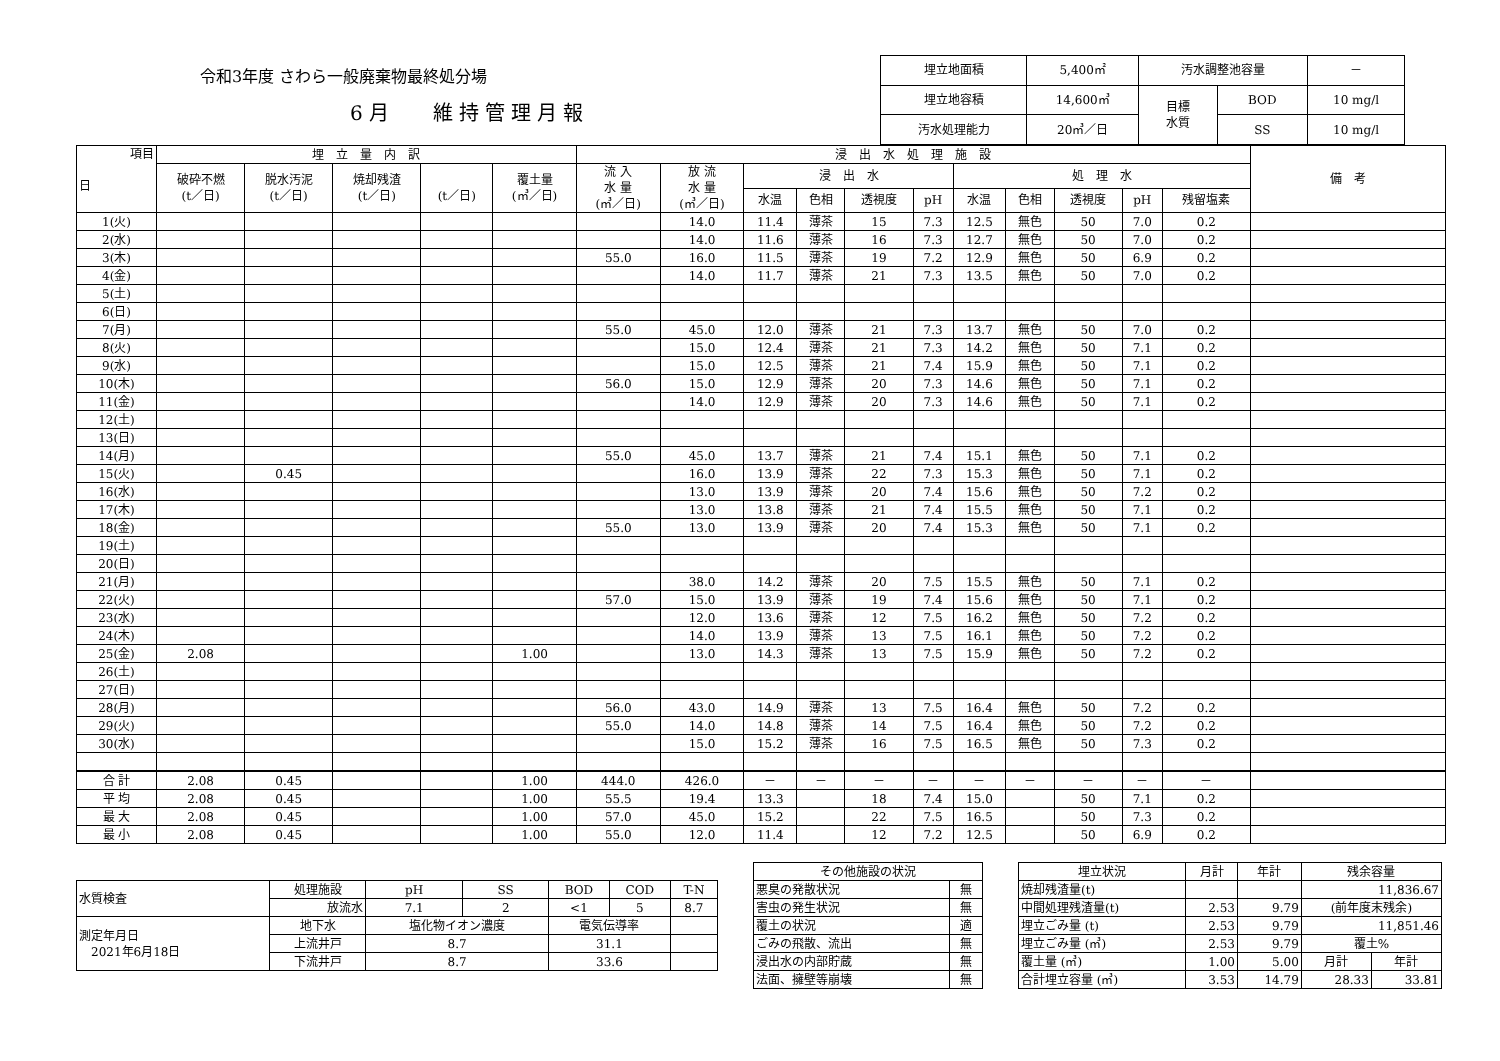令和3年度 さわら一般廃棄物最終処分場
6月　 維持管理月報
| 埋立地面積 | 5,400㎡ | 汚水調整池容量 | | － |
| 埋立地容積 | 14,600㎥ | 目標 水質 | BOD | 10 mg/l |
| 汚水処理能力 | 20㎥／日 | | SS | 10 mg/l |
| 項目 日 | 埋 立 量 内 訳 | | | | | 浸 出 水 処 理 施 設 | | | | | | | | | | | 備 考 |
| --- | --- | --- | --- | --- | --- | --- | --- | --- | --- | --- | --- | --- | --- | --- | --- | --- | --- |
| | 破砕不燃 (t／日) | 脱水汚泥 (t／日) | 焼却残渣 (t／日) | (t／日) | 覆土量 (㎥／日) | 流 入 水 量 (㎥／日) | 放 流 水 量 (㎥／日) | 浸 出 水 | | | | 処 理 水 | | | | | |
| | | | | | | | | 水温 | 色相 | 透視度 | pH | 水温 | 色相 | 透視度 | pH | 残留塩素 | |
| 1(火) | | | | | | | 14.0 | 11.4 | 薄茶 | 15 | 7.3 | 12.5 | 無色 | 50 | 7.0 | 0.2 | |
| 2(水) | | | | | | | 14.0 | 11.6 | 薄茶 | 16 | 7.3 | 12.7 | 無色 | 50 | 7.0 | 0.2 | |
| 3(木) | | | | | | 55.0 | 16.0 | 11.5 | 薄茶 | 19 | 7.2 | 12.9 | 無色 | 50 | 6.9 | 0.2 | |
| 4(金) | | | | | | | 14.0 | 11.7 | 薄茶 | 21 | 7.3 | 13.5 | 無色 | 50 | 7.0 | 0.2 | |
| 5(土) | | | | | | | | | | | | | | | | | |
| 6(日) | | | | | | | | | | | | | | | | | |
| 7(月) | | | | | | 55.0 | 45.0 | 12.0 | 薄茶 | 21 | 7.3 | 13.7 | 無色 | 50 | 7.0 | 0.2 | |
| 8(火) | | | | | | | 15.0 | 12.4 | 薄茶 | 21 | 7.3 | 14.2 | 無色 | 50 | 7.1 | 0.2 | |
| 9(水) | | | | | | | 15.0 | 12.5 | 薄茶 | 21 | 7.4 | 15.9 | 無色 | 50 | 7.1 | 0.2 | |
| 10(木) | | | | | | 56.0 | 15.0 | 12.9 | 薄茶 | 20 | 7.3 | 14.6 | 無色 | 50 | 7.1 | 0.2 | |
| 11(金) | | | | | | | 14.0 | 12.9 | 薄茶 | 20 | 7.3 | 14.6 | 無色 | 50 | 7.1 | 0.2 | |
| 12(土) | | | | | | | | | | | | | | | | | |
| 13(日) | | | | | | | | | | | | | | | | | |
| 14(月) | | | | | | 55.0 | 45.0 | 13.7 | 薄茶 | 21 | 7.4 | 15.1 | 無色 | 50 | 7.1 | 0.2 | |
| 15(火) | | 0.45 | | | | | 16.0 | 13.9 | 薄茶 | 22 | 7.3 | 15.3 | 無色 | 50 | 7.1 | 0.2 | |
| 16(水) | | | | | | | 13.0 | 13.9 | 薄茶 | 20 | 7.4 | 15.6 | 無色 | 50 | 7.2 | 0.2 | |
| 17(木) | | | | | | | 13.0 | 13.8 | 薄茶 | 21 | 7.4 | 15.5 | 無色 | 50 | 7.1 | 0.2 | |
| 18(金) | | | | | | 55.0 | 13.0 | 13.9 | 薄茶 | 20 | 7.4 | 15.3 | 無色 | 50 | 7.1 | 0.2 | |
| 19(土) | | | | | | | | | | | | | | | | | |
| 20(日) | | | | | | | | | | | | | | | | | |
| 21(月) | | | | | | | 38.0 | 14.2 | 薄茶 | 20 | 7.5 | 15.5 | 無色 | 50 | 7.1 | 0.2 | |
| 22(火) | | | | | | 57.0 | 15.0 | 13.9 | 薄茶 | 19 | 7.4 | 15.6 | 無色 | 50 | 7.1 | 0.2 | |
| 23(水) | | | | | | | 12.0 | 13.6 | 薄茶 | 12 | 7.5 | 16.2 | 無色 | 50 | 7.2 | 0.2 | |
| 24(木) | | | | | | | 14.0 | 13.9 | 薄茶 | 13 | 7.5 | 16.1 | 無色 | 50 | 7.2 | 0.2 | |
| 25(金) | 2.08 | | | | 1.00 | | 13.0 | 14.3 | 薄茶 | 13 | 7.5 | 15.9 | 無色 | 50 | 7.2 | 0.2 | |
| 26(土) | | | | | | | | | | | | | | | | | |
| 27(日) | | | | | | | | | | | | | | | | | |
| 28(月) | | | | | | 56.0 | 43.0 | 14.9 | 薄茶 | 13 | 7.5 | 16.4 | 無色 | 50 | 7.2 | 0.2 | |
| 29(火) | | | | | | 55.0 | 14.0 | 14.8 | 薄茶 | 14 | 7.5 | 16.4 | 無色 | 50 | 7.2 | 0.2 | |
| 30(水) | | | | | | | 15.0 | 15.2 | 薄茶 | 16 | 7.5 | 16.5 | 無色 | 50 | 7.3 | 0.2 | |
| 合 計 | 2.08 | 0.45 | | | 1.00 | 444.0 | 426.0 | － | － | － | － | － | － | － | － | － | |
| 平 均 | 2.08 | 0.45 | | | 1.00 | 55.5 | 19.4 | 13.3 | | 18 | 7.4 | 15.0 | | 50 | 7.1 | 0.2 | |
| 最 大 | 2.08 | 0.45 | | | 1.00 | 57.0 | 45.0 | 15.2 | | 22 | 7.5 | 16.5 | | 50 | 7.3 | 0.2 | |
| 最 小 | 2.08 | 0.45 | | | 1.00 | 55.0 | 12.0 | 11.4 | | 12 | 7.2 | 12.5 | | 50 | 6.9 | 0.2 | |
| 水質検査 | 処理施設 | pH | SS | BOD | COD | T-N |
| | 放流水 | 7.1 | 2 | <1 | 5 | 8.7 |
| 測定年月日 2021年6月18日 | 地下水 | 塩化物イオン濃度 | | 電気伝導率 | | |
| | 上流井戸 | 8.7 | | 31.1 | | |
| | 下流井戸 | 8.7 | | 33.6 | | |
| その他施設の状況 | |
| 悪臭の発散状況 | 無 |
| 害虫の発生状況 | 無 |
| 覆土の状況 | 適 |
| ごみの飛散、流出 | 無 |
| 浸出水の内部貯蔵 | 無 |
| 法面、擁壁等崩壊 | 無 |
| 埋立状況 | 月計 | 年計 | 残余容量 | |
| 焼却残渣量(t) | | | 11,836.67 | |
| 中間処理残渣量(t) | 2.53 | 9.79 | (前年度末残余) | |
| 埋立ごみ量 (t) | 2.53 | 9.79 | 11,851.46 | |
| 埋立ごみ量 (㎥) | 2.53 | 9.79 | 覆土% | |
| 覆土量 (㎥) | 1.00 | 5.00 | 月計 | 年計 |
| 合計埋立容量 (㎥) | 3.53 | 14.79 | 28.33 | 33.81 |